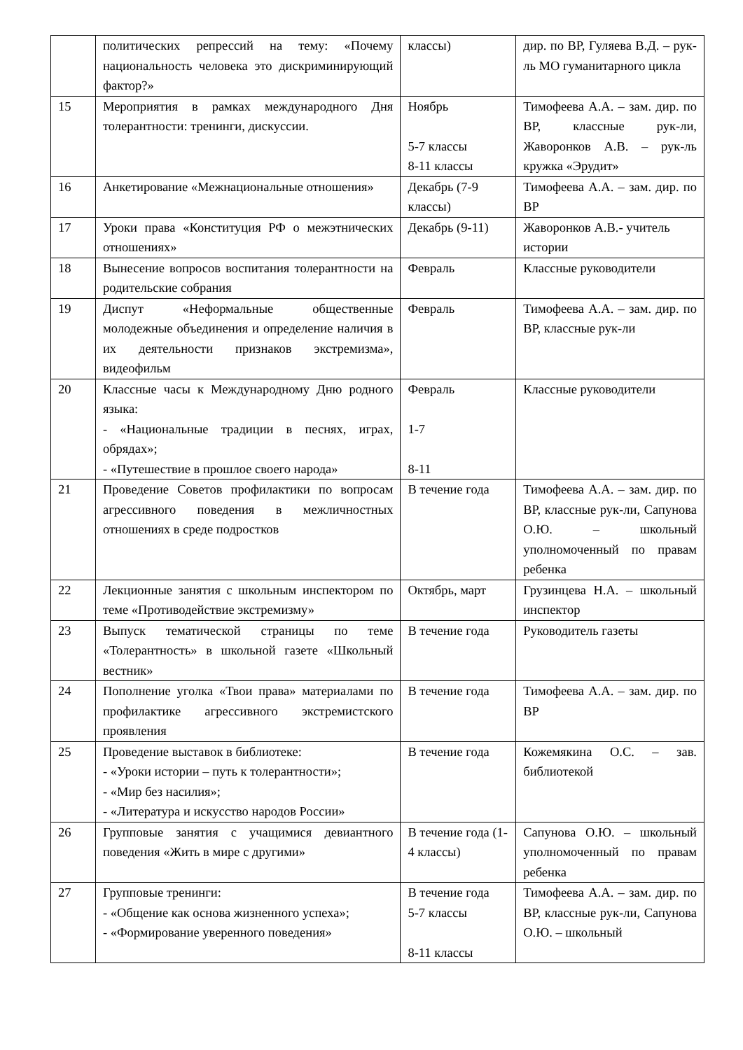| | политических репрессий на тему: «Почему национальность человека это дискриминирующий фактор?» | классы) | дир. по ВР, Гуляева В.Д. – рук-ль МО гуманитарного цикла |
| 15 | Мероприятия в рамках международного Дня толерантности: тренинги, дискуссии. | Ноябрь 5-7 классы 8-11 классы | Тимофеева А.А. – зам. дир. по ВР, классные рук-ли, Жаворонков А.В. – рук-ль кружка «Эрудит» |
| 16 | Анкетирование «Межнациональные отношения» | Декабрь (7-9 классы) | Тимофеева А.А. – зам. дир. по ВР |
| 17 | Уроки права «Конституция РФ о межэтнических отношениях» | Декабрь (9-11) | Жаворонков А.В.- учитель истории |
| 18 | Вынесение вопросов воспитания толерантности на родительские собрания | Февраль | Классные руководители |
| 19 | Диспут «Неформальные общественные молодежные объединения и определение наличия в их деятельности признаков экстремизма», видеофильм | Февраль | Тимофеева А.А. – зам. дир. по ВР, классные рук-ли |
| 20 | Классные часы к Международному Дню родного языка: - «Национальные традиции в песнях, играх, обрядах»; - «Путешествие в прошлое своего народа» | Февраль 1-7 8-11 | Классные руководители |
| 21 | Проведение Советов профилактики по вопросам агрессивного поведения в межличностных отношениях в среде подростков | В течение года | Тимофеева А.А. – зам. дир. по ВР, классные рук-ли, Сапунова О.Ю. – школьный уполномоченный по правам ребенка |
| 22 | Лекционные занятия с школьным инспектором по теме «Противодействие экстремизму» | Октябрь, март | Грузинцева Н.А. – школьный инспектор |
| 23 | Выпуск тематической страницы по теме «Толерантность» в школьной газете «Школьный вестник» | В течение года | Руководитель газеты |
| 24 | Пополнение уголка «Твои права» материалами по профилактике агрессивного экстремистского проявления | В течение года | Тимофеева А.А. – зам. дир. по ВР |
| 25 | Проведение выставок в библиотеке: - «Уроки истории – путь к толерантности»; - «Мир без насилия»; - «Литература и искусство народов России» | В течение года | Кожемякина О.С. – зав. библиотекой |
| 26 | Групповые занятия с учащимися девиантного поведения «Жить в мире с другими» | В течение года (1-4 классы) | Сапунова О.Ю. – школьный уполномоченный по правам ребенка |
| 27 | Групповые тренинги: - «Общение как основа жизненного успеха»; - «Формирование уверенного поведения» | В течение года 5-7 классы 8-11 классы | Тимофеева А.А. – зам. дир. по ВР, классные рук-ли, Сапунова О.Ю. – школьный |